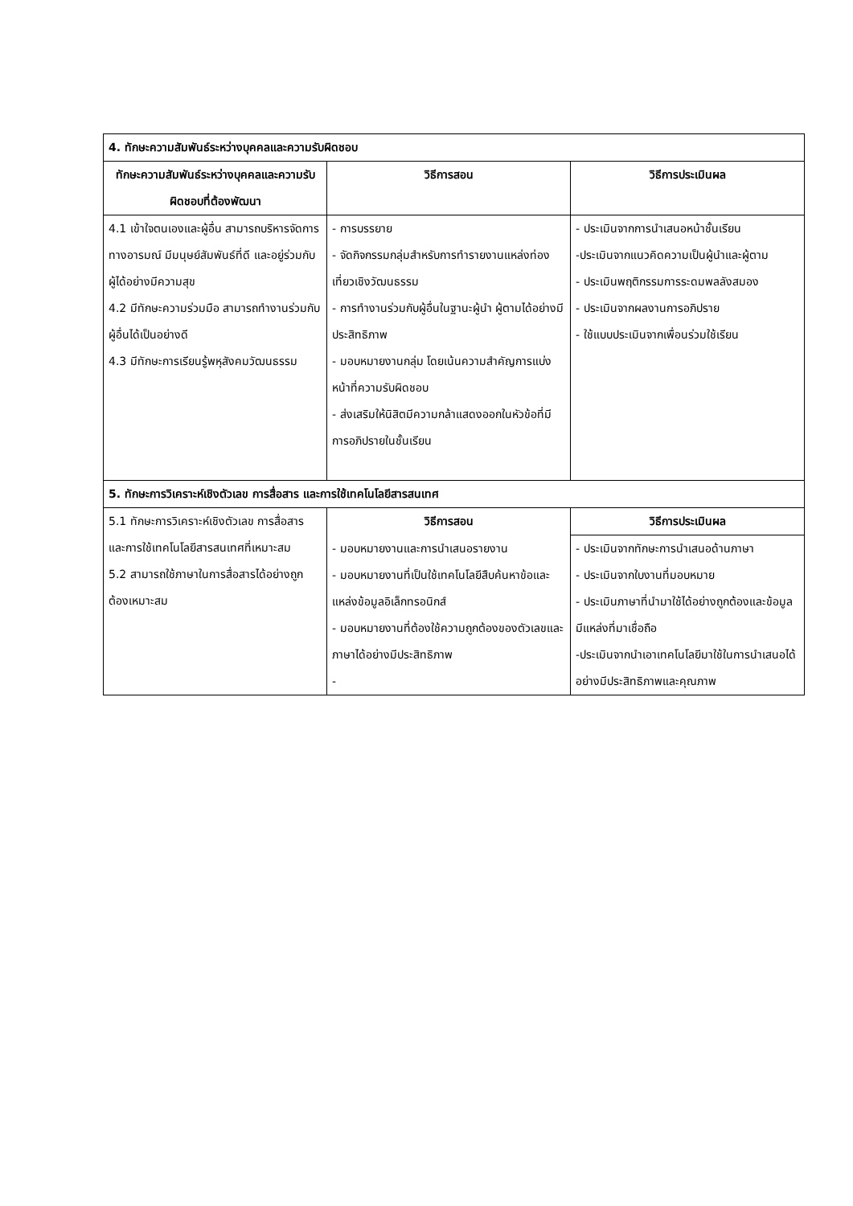| 4. ทักษะความสัมพันธ์ระหว่างบุคคลและความรับผิดชอบ | | |
| --- | --- | --- |
| ทักษะความสัมพันธ์ระหว่างบุคคลและความรับผิดชอบที่ต้องพัฒนา | วิธีการสอน | วิธีการประเมินผล |
| 4.1 เข้าใจตนเองและผู้อื่น สามารถบริหารจัดการทางอารมณ์ มีมนุษย์สัมพันธ์ที่ดี และอยู่ร่วมกับผู้ได้อย่างมีความสุข 4.2 มีทักษะความร่วมมือ สามารถทำงานร่วมกับผู้อื่นได้เป็นอย่างดี 4.3 มีทักษะการเรียนรู้พหุสังคมวัฒนธรรม | - การบรรยาย - จัดกิจกรรมกลุ่มสำหรับการทำรายงานแหล่งท่องเที่ยวเชิงวัฒนธรรม - การทำงานร่วมกับผู้อื่นในฐานะผู้นำ ผู้ตามได้อย่างมีประสิทธิภาพ - มอบหมายงานกลุ่ม โดยเน้นความสำคัญการแบ่งหน้าที่ความรับผิดชอบ - ส่งเสริมให้นิสิตมีความกล้าแสดงออกในหัวข้อที่มีการอภิปรายในชั้นเรียน | - ประเมินจากการนำเสนอหน้าชั้นเรียน -ประเมินจากแนวคิดความเป็นผู้นำและผู้ตาม - ประเมินพฤติกรรมการระดมพลลังสมอง - ประเมินจากผลงานการอภิปราย - ใช้แบบประเมินจากเพื่อนร่วมใช้เรียน |
| 5. ทักษะการวิเคราะห์เชิงตัวเลข การสื่อสาร และการใช้เทคโนโลยีสารสนเทศ | | |
| 5.1 ทักษะการวิเคราะห์เชิงตัวเลข การสื่อสาร และการใช้เทคโนโลยีสารสนเทศที่เหมาะสม 5.2 สามารถใช้ภาษาในการสื่อสารได้อย่างถูกต้องเหมาะสม | วิธีการสอน | วิธีการประเมินผล |
| | - มอบหมายงานและการนำเสนอรายงาน - มอบหมายงานที่เป็นใช้เทคโนโลยีสืบค้นหาข้อและแหล่งข้อมูลอิเล็กทรอนิกส์ - มอบหมายงานที่ต้องใช้ความถูกต้องของตัวเลขและภาษาได้อย่างมีประสิทธิภาพ - | - ประเมินจากทักษะการนำเสนอด้านภาษา - ประเมินจากใบงานที่มอบหมาย - ประเมินภาษาที่นำมาใช้ได้อย่างถูกต้องและข้อมูลมีแหล่งที่มาเชื่อถือ -ประเมินจากนำเอาเทคโนโลยีมาใช้ในการนำเสนอได้อย่างมีประสิทธิภาพและคุณภาพ |